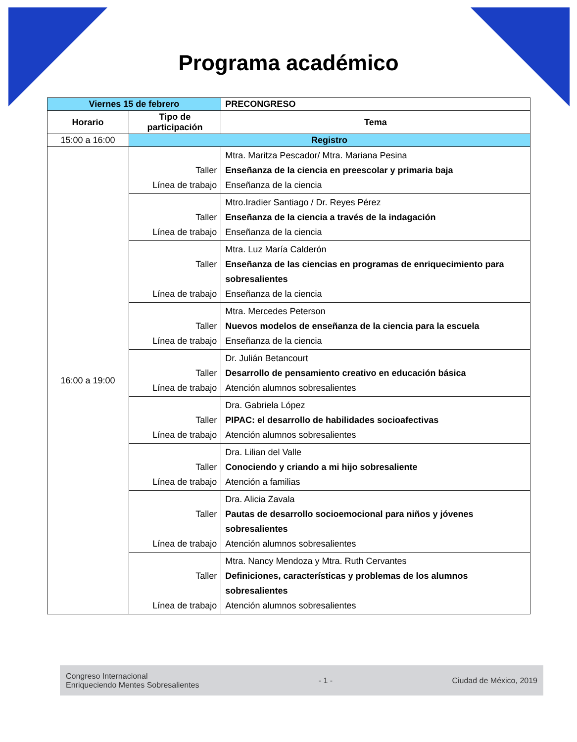Programa académico
| Viernes 15 de febrero | | PRECONGRESO |
| Horario | Tipo de participación | Tema |
| 15:00 a 16:00 | Registro | |
| 16:00 a 19:00 | Taller Línea de trabajo | Mtra. Maritza Pescador/ Mtra. Mariana Pesina Enseñanza de la ciencia en preescolar y primaria baja Enseñanza de la ciencia |
| | Taller Línea de trabajo | Mtro.Iradier Santiago / Dr. Reyes Pérez Enseñanza de la ciencia a través de la indagación Enseñanza de la ciencia |
| | Taller Línea de trabajo | Mtra. Luz María Calderón Enseñanza de las ciencias en programas de enriquecimiento para sobresalientes Enseñanza de la ciencia |
| | Taller Línea de trabajo | Mtra. Mercedes Peterson Nuevos modelos de enseñanza de la ciencia para la escuela Enseñanza de la ciencia |
| | Taller Línea de trabajo | Dr. Julián Betancourt Desarrollo de pensamiento creativo en educación básica Atención alumnos sobresalientes |
| | Taller Línea de trabajo | Dra. Gabriela López PIPAC: el desarrollo de habilidades socioafectivas Atención alumnos sobresalientes |
| | Taller Línea de trabajo | Dra. Lilian del Valle Conociendo y criando a mi hijo sobresaliente Atención a familias |
| | Taller Línea de trabajo | Dra. Alicia Zavala Pautas de desarrollo socioemocional para niños y jóvenes sobresalientes Atención alumnos sobresalientes |
| | Taller Línea de trabajo | Mtra. Nancy Mendoza y Mtra. Ruth Cervantes Definiciones, características y problemas de los alumnos sobresalientes Atención alumnos sobresalientes |
Congreso Internacional
Enriqueciendo Mentes Sobresalientes
- 1 - Ciudad de México, 2019